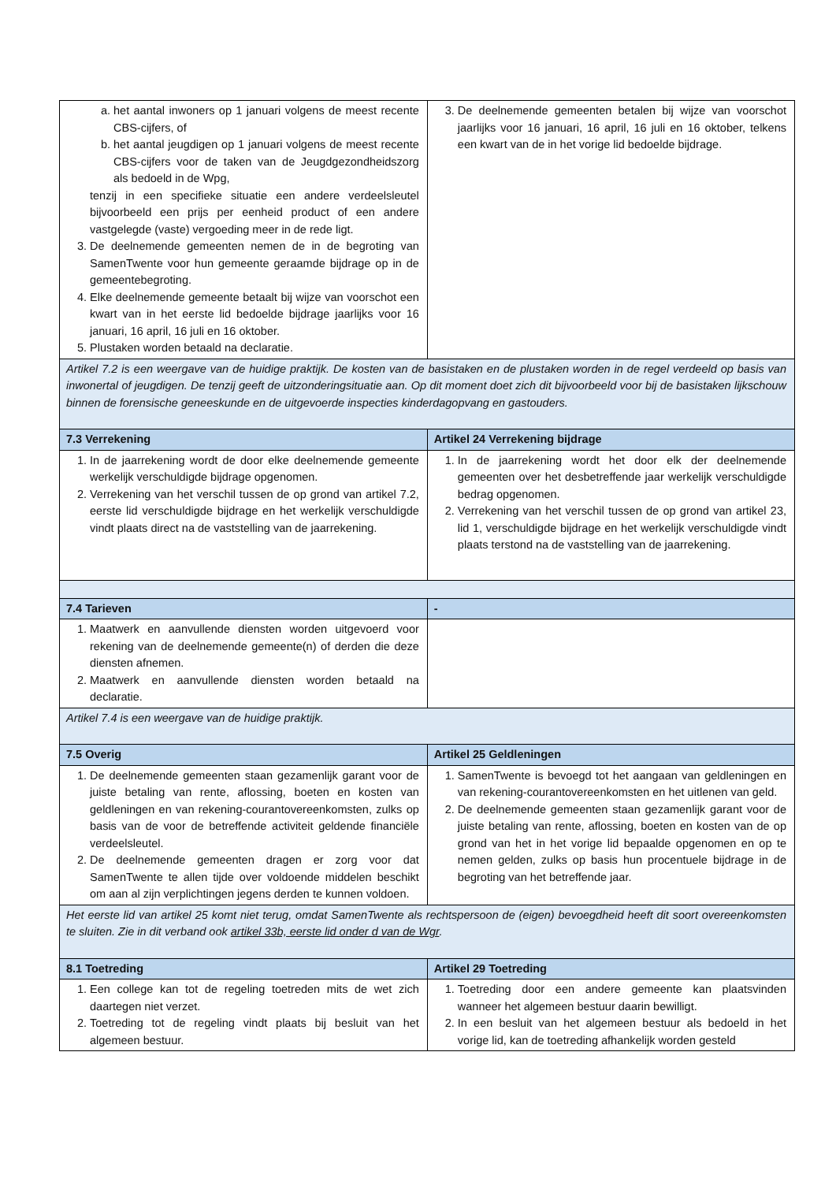| a. het aantal inwoners op 1 januari volgens de meest recente CBS-cijfers, of b. het aantal jeugdigen op 1 januari volgens de meest recente CBS-cijfers voor de taken van de Jeugdgezondheidszorg als bedoeld in de Wpg, tenzij in een specifieke situatie een andere verdeelsleutel bijvoorbeeld een prijs per eenheid product of een andere vastgelegde (vaste) vergoeding meer in de rede ligt. 3. De deelnemende gemeenten nemen de in de begroting van SamenTwente voor hun gemeente geraamde bijdrage op in de gemeentebegroting. 4. Elke deelnemende gemeente betaalt bij wijze van voorschot een kwart van in het eerste lid bedoelde bijdrage jaarlijks voor 16 januari, 16 april, 16 juli en 16 oktober. 5. Plustaken worden betaald na declaratie. | 3. De deelnemende gemeenten betalen bij wijze van voorschot jaarlijks voor 16 januari, 16 april, 16 juli en 16 oktober, telkens een kwart van de in het vorige lid bedoelde bijdrage. |
| Artikel 7.2 is een weergave van de huidige praktijk. De kosten van de basistaken en de plustaken worden in de regel verdeeld op basis van inwonertal of jeugdigen. De tenzij geeft de uitzonderingsituatie aan. Op dit moment doet zich dit bijvoorbeeld voor bij de basistaken lijkschouw binnen de forensische geneeskunde en de uitgevoerde inspecties kinderdagopvang en gastouders. | |
| 7.3 Verrekening | Artikel 24 Verrekening bijdrage |
| 1. In de jaarrekening wordt de door elke deelnemende gemeente werkelijk verschuldigde bijdrage opgenomen. 2. Verrekening van het verschil tussen de op grond van artikel 7.2, eerste lid verschuldigde bijdrage en het werkelijk verschuldigde vindt plaats direct na de vaststelling van de jaarrekening. | 1. In de jaarrekening wordt het door elk der deelnemende gemeenten over het desbetreffende jaar werkelijk verschuldigde bedrag opgenomen. 2. Verrekening van het verschil tussen de op grond van artikel 23, lid 1, verschuldigde bijdrage en het werkelijk verschuldigde vindt plaats terstond na de vaststelling van de jaarrekening. |
| 7.4 Tarieven | - |
| 1. Maatwerk en aanvullende diensten worden uitgevoerd voor rekening van de deelnemende gemeente(n) of derden die deze diensten afnemen. 2. Maatwerk en aanvullende diensten worden betaald na declaratie. | |
| Artikel 7.4 is een weergave van de huidige praktijk. | |
| 7.5 Overig | Artikel 25 Geldleningen |
| 1. De deelnemende gemeenten staan gezamenlijk garant voor de juiste betaling van rente, aflossing, boeten en kosten van geldleningen en van rekening-courantovereenkomsten, zulks op basis van de voor de betreffende activiteit geldende financiële verdeelsleutel. 2. De deelnemende gemeenten dragen er zorg voor dat SamenTwente te allen tijde over voldoende middelen beschikt om aan al zijn verplichtingen jegens derden te kunnen voldoen. | 1. SamenTwente is bevoegd tot het aangaan van geldleningen en van rekening-courantovereenkomsten en het uitlenen van geld. 2. De deelnemende gemeenten staan gezamenlijk garant voor de juiste betaling van rente, aflossing, boeten en kosten van de op grond van het in het vorige lid bepaalde opgenomen en op te nemen gelden, zulks op basis hun procentuele bijdrage in de begroting van het betreffende jaar. |
| Het eerste lid van artikel 25 komt niet terug, omdat SamenTwente als rechtspersoon de (eigen) bevoegdheid heeft dit soort overeenkomsten te sluiten. Zie in dit verband ook artikel 33b, eerste lid onder d van de Wgr . | |
| 8.1 Toetreding | Artikel 29 Toetreding |
| 1. Een college kan tot de regeling toetreden mits de wet zich daartegen niet verzet. 2. Toetreding tot de regeling vindt plaats bij besluit van het algemeen bestuur. | 1. Toetreding door een andere gemeente kan plaatsvinden wanneer het algemeen bestuur daarin bewilligt. 2. In een besluit van het algemeen bestuur als bedoeld in het vorige lid, kan de toetreding afhankelijk worden gesteld |